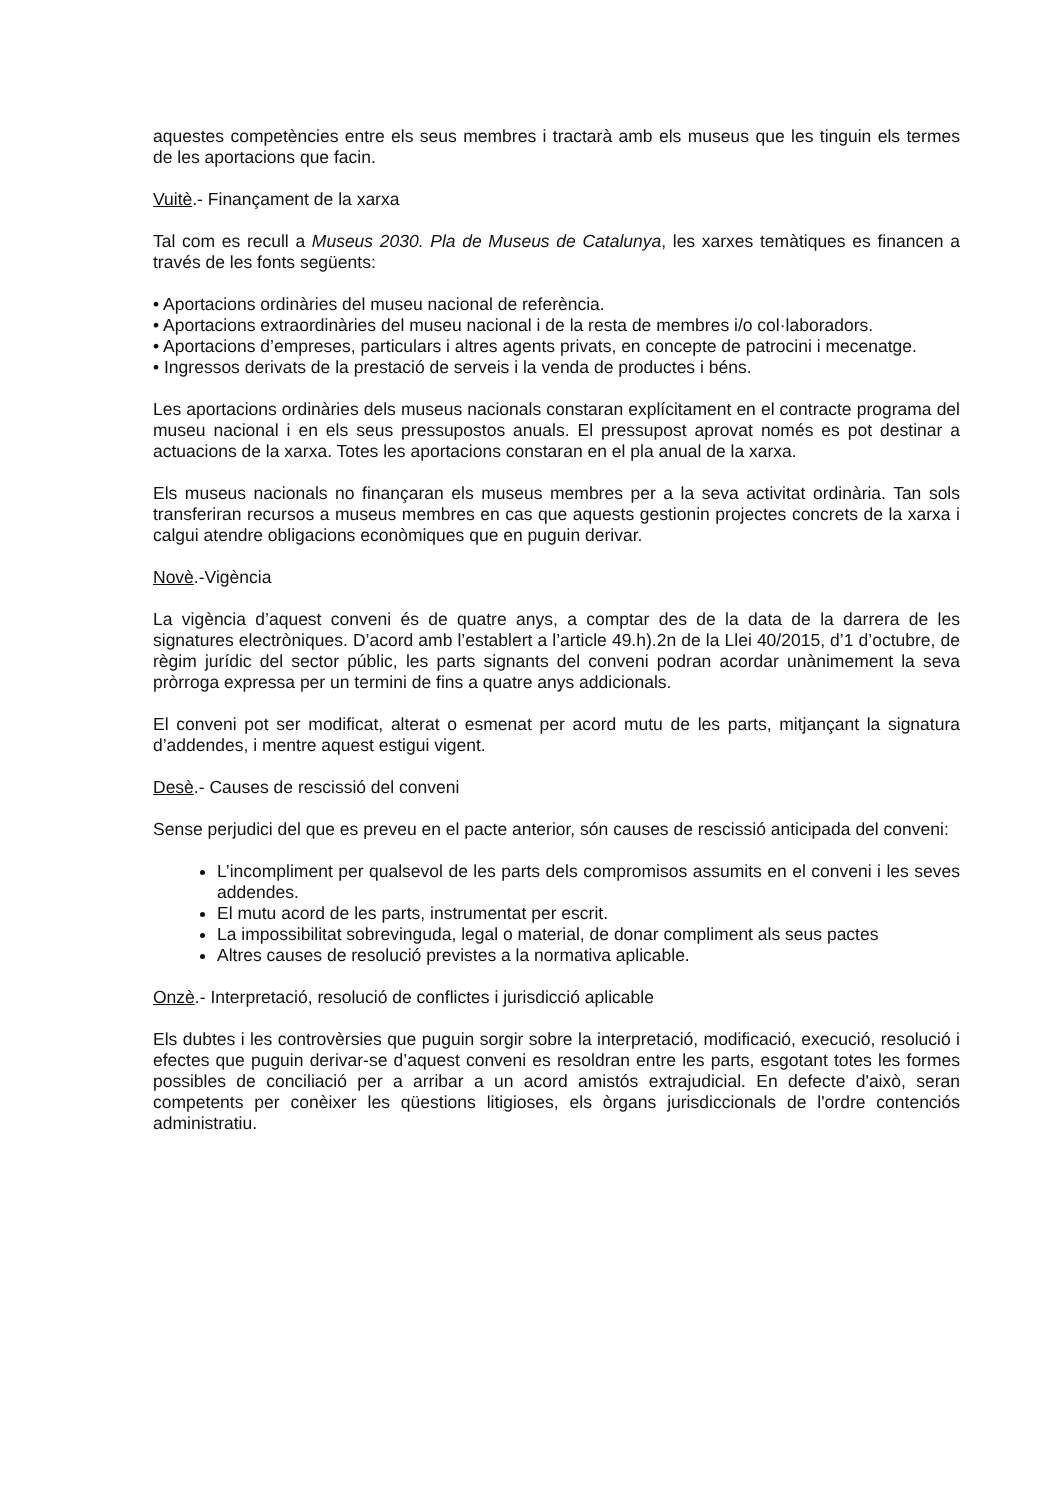aquestes competències entre els seus membres i tractarà amb els museus que les tinguin els termes de les aportacions que facin.
Vuitè.- Finançament de la xarxa
Tal com es recull a Museus 2030. Pla de Museus de Catalunya, les xarxes temàtiques es financen a través de les fonts següents:
• Aportacions ordinàries del museu nacional de referència.
• Aportacions extraordinàries del museu nacional i de la resta de membres i/o col·laboradors.
• Aportacions d’empreses, particulars i altres agents privats, en concepte de patrocini i mecenatge.
• Ingressos derivats de la prestació de serveis i la venda de productes i béns.
Les aportacions ordinàries dels museus nacionals constaran explícitament en el contracte programa del museu nacional i en els seus pressupostos anuals. El pressupost aprovat només es pot destinar a actuacions de la xarxa. Totes les aportacions constaran en el pla anual de la xarxa.
Els museus nacionals no finançaran els museus membres per a la seva activitat ordinària. Tan sols transferiran recursos a museus membres en cas que aquests gestionin projectes concrets de la xarxa i calgui atendre obligacions econòmiques que en puguin derivar.
Novè.-Vigència
La vigència d’aquest conveni és de quatre anys, a comptar des de la data de la darrera de les signatures electròniques. D’acord amb l’establert a l’article 49.h).2n de la Llei 40/2015, d’1 d’octubre, de règim jurídic del sector públic, les parts signants del conveni podran acordar unànimement la seva pròrroga expressa per un termini de fins a quatre anys addicionals.
El conveni pot ser modificat, alterat o esmenat per acord mutu de les parts, mitjançant la signatura d’addendes, i mentre aquest estigui vigent.
Desè.- Causes de rescissió del conveni
Sense perjudici del que es preveu en el pacte anterior, són causes de rescissió anticipada del conveni:
L’incompliment per qualsevol de les parts dels compromisos assumits en el conveni i les seves addendes.
El mutu acord de les parts, instrumentat per escrit.
La impossibilitat sobrevinguda, legal o material, de donar compliment als seus pactes
Altres causes de resolució previstes a la normativa aplicable.
Onzè.- Interpretació, resolució de conflictes i jurisdicció aplicable
Els dubtes i les controvèrsies que puguin sorgir sobre la interpretació, modificació, execució, resolució i efectes que puguin derivar-se d’aquest conveni es resoldran entre les parts, esgotant totes les formes possibles de conciliació per a arribar a un acord amistós extrajudicial. En defecte d'això, seran competents per conèixer les qüestions litigioses, els òrgans jurisdiccionals de l'ordre contenciós administratiu.